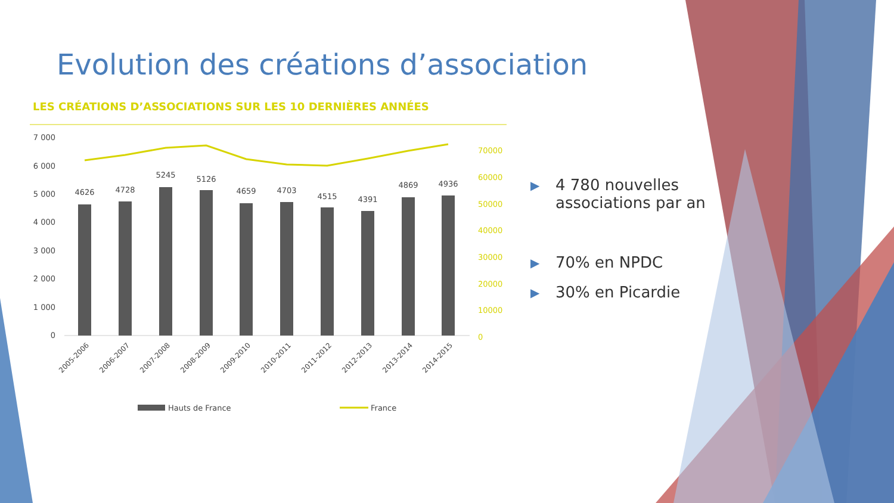Evolution des créations d’association
LES CRÉATIONS D’ASSOCIATIONS SUR LES 10 DERNIÈRES ANNÉES
7 000
6 000
5 000
4 000
3 000
2 000
1 000
0
70000
60000
50000
40000
30000
20000
10000
0
4626
4728
5245
5126
4659
4703
4515
4391
4869
4936
2005-2006
2006-2007
2007-2008
2008-2009
2009-2010
2010-2011
2011-2012
2012-2013
2013-2014
2014-2015
Hauts de France
France
▶ 4 780 nouvelles associations par an
▶ 70% en NPDC
▶ 30% en Picardie